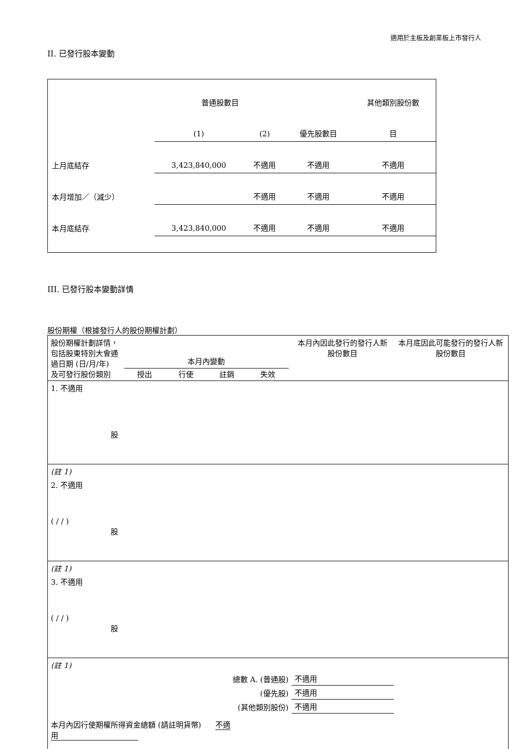適用於主板及創業板上市發行人
II. 已發行股本變動
| | 普通股數目 | | | 其他類別股份數 |
| | (1) | (2) | 優先股數目 | 目 |
| 上月底結存 | 3,423,840,000 | 不適用 | 不適用 | 不適用 |
| 本月增加／（減少） | | 不適用 | 不適用 | 不適用 |
| 本月底結存 | 3,423,840,000 | 不適用 | 不適用 | 不適用 |
III. 已發行股本變動詳情
股份期權（根據發行人的股份期權計劃）
| 股份期權計劃詳情，包括股東特別大會通過日期 (日/月/年) 及可發行股份類別 | 本月內變動 授出 行使 註銷 失效 | | | | 本月內因此發行的發行人新股份數目 | 本月底因此可能發行的發行人新股份數目 |
| 1. 不適用 股 | | | | | | |
| (註 1) | | | | | | |
| 2. 不適用 ( / / ) 股 | | | | | | |
| (註 1) | | | | | | |
| 3. 不適用 ( / / ) 股 | | | | | | |
| (註 1) | | | | | | |
| 總數 A. (普通股) | | | | | 不適用 | |
| (優先股) | | | | | 不適用 | |
| (其他類別股份) | | | | | 不適用 | |
| 本月內因行使期權所得資金總額 (請註明貨幣) 不適用 | | | | | | |